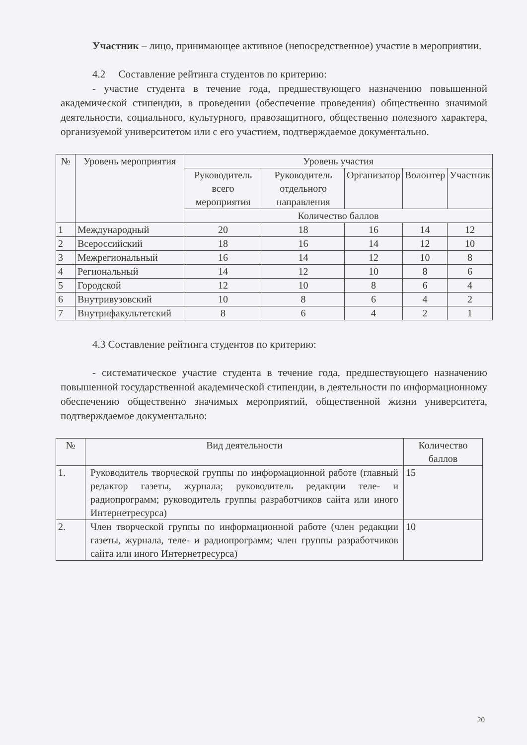Участник – лицо, принимающее активное (непосредственное) участие в мероприятии.
4.2 Составление рейтинга студентов по критерию:
- участие студента в течение года, предшествующего назначению повышенной академической стипендии, в проведении (обеспечение проведения) общественно значимой деятельности, социального, культурного, правозащитного, общественно полезного характера, организуемой университетом или с его участием, подтверждаемое документально.
| № | Уровень мероприятия | Уровень участия | | | | |
| --- | --- | --- | --- | --- | --- | --- |
| | | Руководитель всего мероприятия | Руководитель отдельного направления | Организатор | Волонтер | Участник |
| | | Количество баллов | | | | |
| 1 | Международный | 20 | 18 | 16 | 14 | 12 |
| 2 | Всероссийский | 18 | 16 | 14 | 12 | 10 |
| 3 | Межрегиональный | 16 | 14 | 12 | 10 | 8 |
| 4 | Региональный | 14 | 12 | 10 | 8 | 6 |
| 5 | Городской | 12 | 10 | 8 | 6 | 4 |
| 6 | Внутривузовский | 10 | 8 | 6 | 4 | 2 |
| 7 | Внутрифакультетский | 8 | 6 | 4 | 2 | 1 |
4.3 Составление рейтинга студентов по критерию:
- систематическое участие студента в течение года, предшествующего назначению повышенной государственной академической стипендии, в деятельности по информационному обеспечению общественно значимых мероприятий, общественной жизни университета, подтверждаемое документально:
| № | Вид деятельности | Количество баллов |
| --- | --- | --- |
| 1. | Руководитель творческой группы по информационной работе (главный редактор газеты, журнала; руководитель редакции теле- и радиопрограмм; руководитель группы разработчиков сайта или иного Интернетресурса) | 15 |
| 2. | Член творческой группы по информационной работе (член редакции газеты, журнала, теле- и радиопрограмм; член группы разработчиков сайта или иного Интернетресурса) | 10 |
20